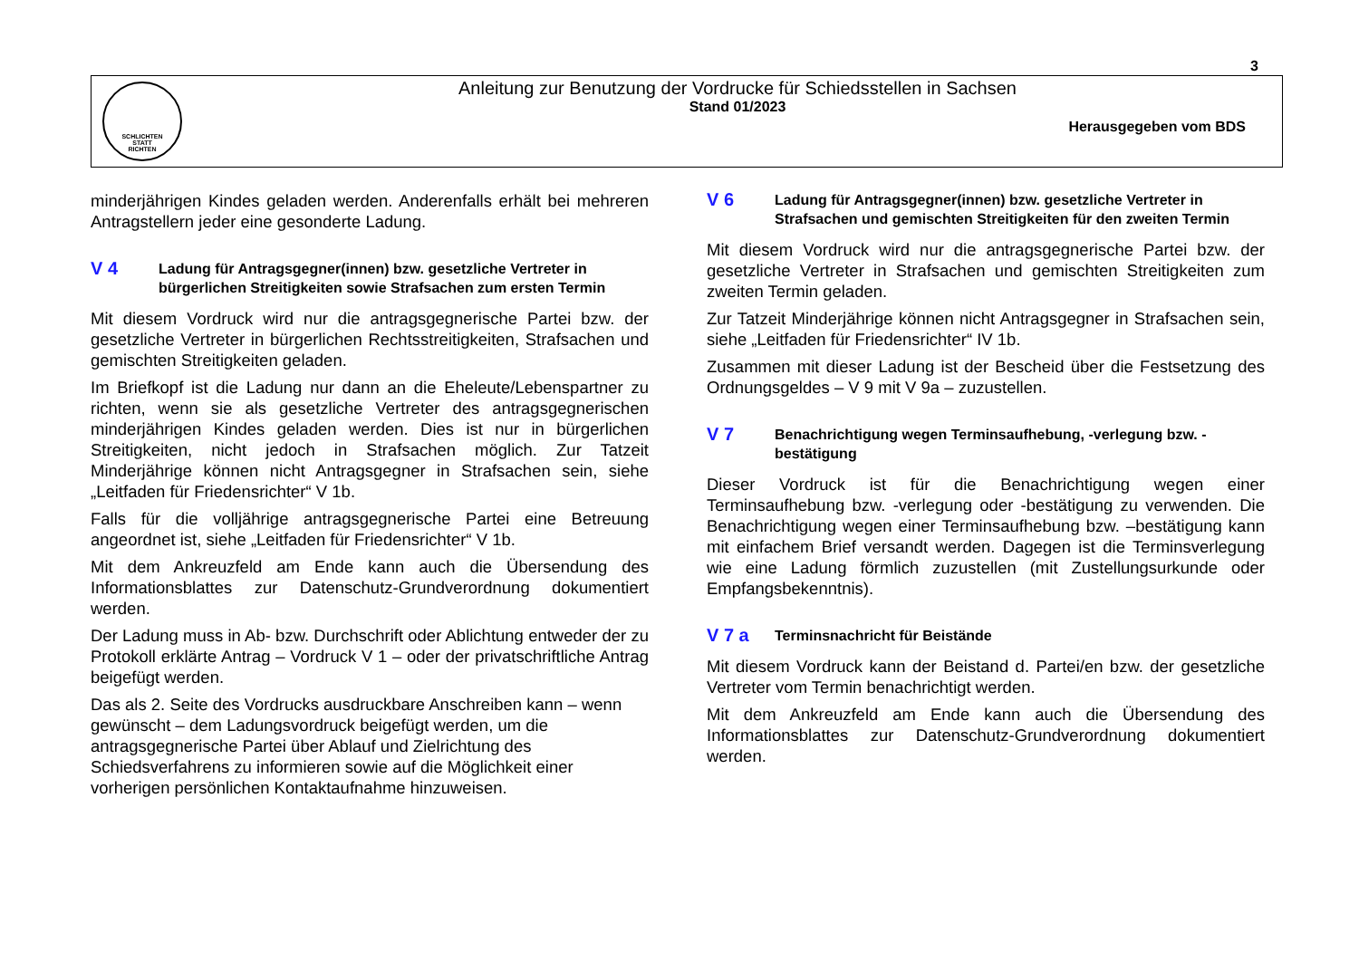3
SCHLICHTEN
STATT
RICHTEN
Anleitung zur Benutzung der Vordrucke für Schiedsstellen in Sachsen
Stand 01/2023
Herausgegeben vom BDS
minderjährigen Kindes geladen werden. Anderenfalls erhält bei mehreren Antragstellern jeder eine gesonderte Ladung.
V 4 Ladung für Antragsgegner(innen) bzw. gesetzliche Vertreter in bürgerlichen Streitigkeiten sowie Strafsachen zum ersten Termin
Mit diesem Vordruck wird nur die antragsgegnerische Partei bzw. der gesetzliche Vertreter in bürgerlichen Rechtsstreitigkeiten, Strafsachen und gemischten Streitigkeiten geladen.
Im Briefkopf ist die Ladung nur dann an die Eheleute/Lebenspartner zu richten, wenn sie als gesetzliche Vertreter des antragsgegnerischen minderjährigen Kindes geladen werden. Dies ist nur in bürgerlichen Streitigkeiten, nicht jedoch in Strafsachen möglich. Zur Tatzeit Minderjährige können nicht Antragsgegner in Strafsachen sein, siehe „Leitfaden für Friedensrichter“ V 1b.
Falls für die volljährige antragsgegnerische Partei eine Betreuung angeordnet ist, siehe „Leitfaden für Friedensrichter“ V 1b.
Mit dem Ankreuzfeld am Ende kann auch die Übersendung des Informationsblattes zur Datenschutz-Grundverordnung dokumentiert werden.
Der Ladung muss in Ab- bzw. Durchschrift oder Ablichtung entweder der zu Protokoll erklärte Antrag – Vordruck V 1 – oder der privatschriftliche Antrag beigefügt werden.
Das als 2. Seite des Vordrucks ausdruckbare Anschreiben kann – wenn gewünscht – dem Ladungsvordruck beigefügt werden, um die antragsgegnerische Partei über Ablauf und Zielrichtung des Schiedsverfahrens zu informieren sowie auf die Möglichkeit einer vorherigen persönlichen Kontaktaufnahme hinzuweisen.
V 6 Ladung für Antragsgegner(innen) bzw. gesetzliche Vertreter in Strafsachen und gemischten Streitigkeiten für den zweiten Termin
Mit diesem Vordruck wird nur die antragsgegnerische Partei bzw. der gesetzliche Vertreter in Strafsachen und gemischten Streitigkeiten zum zweiten Termin geladen.
Zur Tatzeit Minderjährige können nicht Antragsgegner in Strafsachen sein, siehe „Leitfaden für Friedensrichter“ IV 1b.
Zusammen mit dieser Ladung ist der Bescheid über die Festsetzung des Ordnungsgeldes – V 9 mit V 9a – zuzustellen.
V 7 Benachrichtigung wegen Terminsaufhebung, -verlegung bzw. -bestätigung
Dieser Vordruck ist für die Benachrichtigung wegen einer Terminsaufhebung bzw. -verlegung oder -bestätigung zu verwenden. Die Benachrichtigung wegen einer Terminsaufhebung bzw. –bestätigung kann mit einfachem Brief versandt werden. Dagegen ist die Terminsverlegung wie eine Ladung förmlich zuzustellen (mit Zustellungsurkunde oder Empfangsbekenntnis).
V 7 a Terminsnachricht für Beistände
Mit diesem Vordruck kann der Beistand d. Partei/en bzw. der gesetzliche Vertreter vom Termin benachrichtigt werden.
Mit dem Ankreuzfeld am Ende kann auch die Übersendung des Informationsblattes zur Datenschutz-Grundverordnung dokumentiert werden.